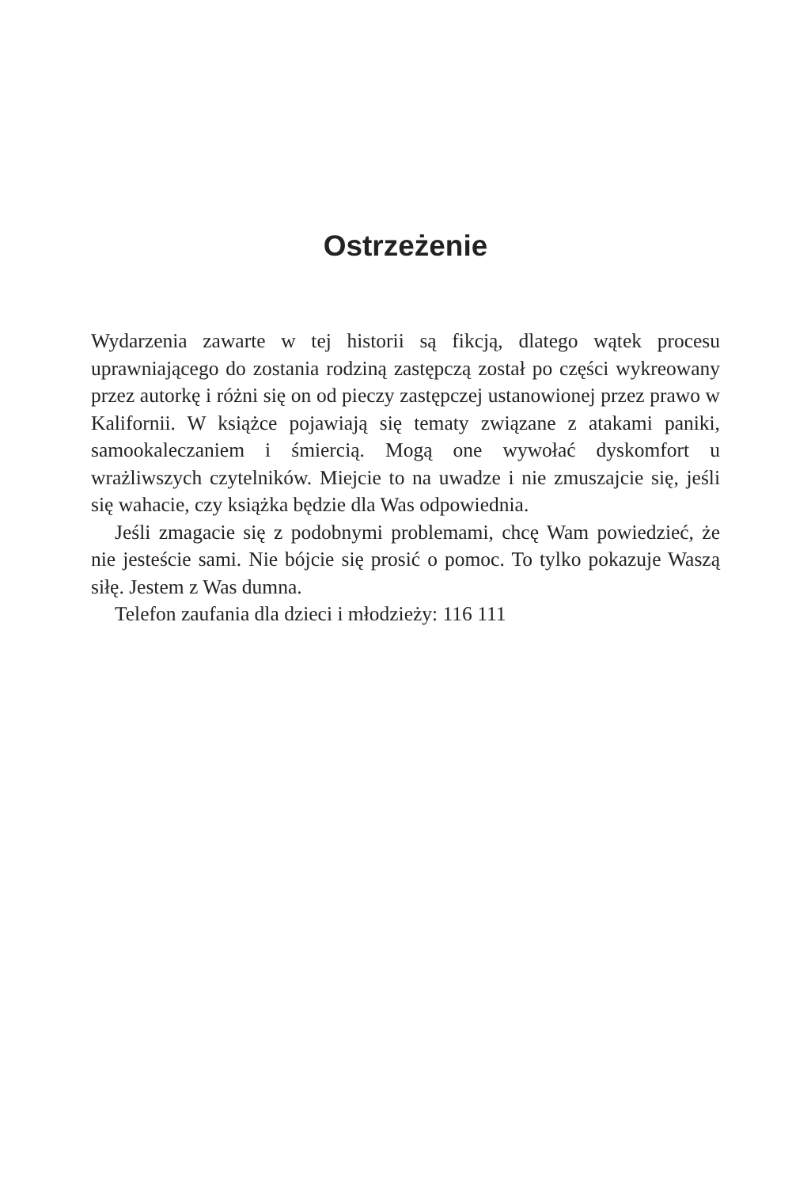Ostrzeżenie
Wydarzenia zawarte w tej historii są fikcją, dlatego wątek procesu uprawniającego do zostania rodziną zastępczą został po części wykreowany przez autorkę i różni się on od pieczy zastępczej ustanowionej przez prawo w Kalifornii. W książce pojawiają się tematy związane z atakami paniki, samookaleczaniem i śmiercią. Mogą one wywołać dyskomfort u wrażliwszych czytelników. Miejcie to na uwadze i nie zmuszajcie się, jeśli się wahacie, czy książka będzie dla Was odpowiednia.
Jeśli zmagacie się z podobnymi problemami, chcę Wam powiedzieć, że nie jesteście sami. Nie bójcie się prosić o pomoc. To tylko pokazuje Waszą siłę. Jestem z Was dumna.
Telefon zaufania dla dzieci i młodzieży: 116 111